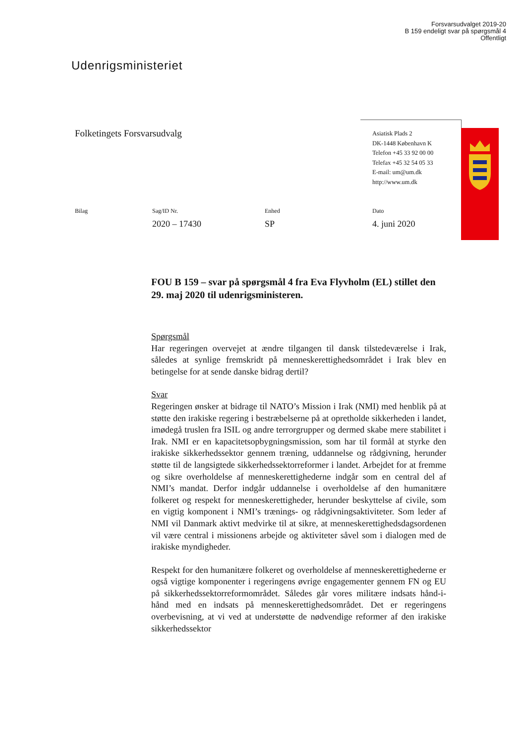Forsvarsudvalget 2019-20
B 159 endeligt svar på spørgsmål 4
Offentligt
Udenrigsministeriet
Folketingets Forsvarsudvalg
Asiatisk Plads 2
DK-1448 København K
Telefon +45 33 92 00 00
Telefax +45 32 54 05 33
E-mail: um@um.dk
http://www.um.dk
Bilag Sag/ID Nr.
2020 – 17430
Enhed
SP
Dato
4. juni 2020
FOU B 159 – svar på spørgsmål 4 fra Eva Flyvholm (EL) stillet den 29. maj 2020 til udenrigsministeren.
Spørgsmål
Har regeringen overvejet at ændre tilgangen til dansk tilstedeværelse i Irak, således at synlige fremskridt på menneskerettighedsområdet i Irak blev en betingelse for at sende danske bidrag dertil?
Svar
Regeringen ønsker at bidrage til NATO’s Mission i Irak (NMI) med henblik på at støtte den irakiske regering i bestræbelserne på at opretholde sikkerheden i landet, imødegå truslen fra ISIL og andre terrorgrupper og dermed skabe mere stabilitet i Irak. NMI er en kapacitetsopbygningsmission, som har til formål at styrke den irakiske sikkerhedssektor gennem træning, uddannelse og rådgivning, herunder støtte til de langsigtede sikkerhedssektorreformer i landet. Arbejdet for at fremme og sikre overholdelse af menneskerettighederne indgår som en central del af NMI’s mandat. Derfor indgår uddannelse i overholdelse af den humanitære folkeret og respekt for menneskerettigheder, herunder beskyttelse af civile, som en vigtig komponent i NMI’s trænings- og rådgivningsaktiviteter. Som leder af NMI vil Danmark aktivt medvirke til at sikre, at menneskerettighedsdagsordenen vil være central i missionens arbejde og aktiviteter såvel som i dialogen med de irakiske myndigheder.
Respekt for den humanitære folkeret og overholdelse af menneskerettighederne er også vigtige komponenter i regeringens øvrige engagementer gennem FN og EU på sikkerhedssektorreformområdet. Således går vores militære indsats hånd-i-hånd med en indsats på menneskerettighedsområdet. Det er regeringens overbevisning, at vi ved at understøtte de nødvendige reformer af den irakiske sikkerhedssektor